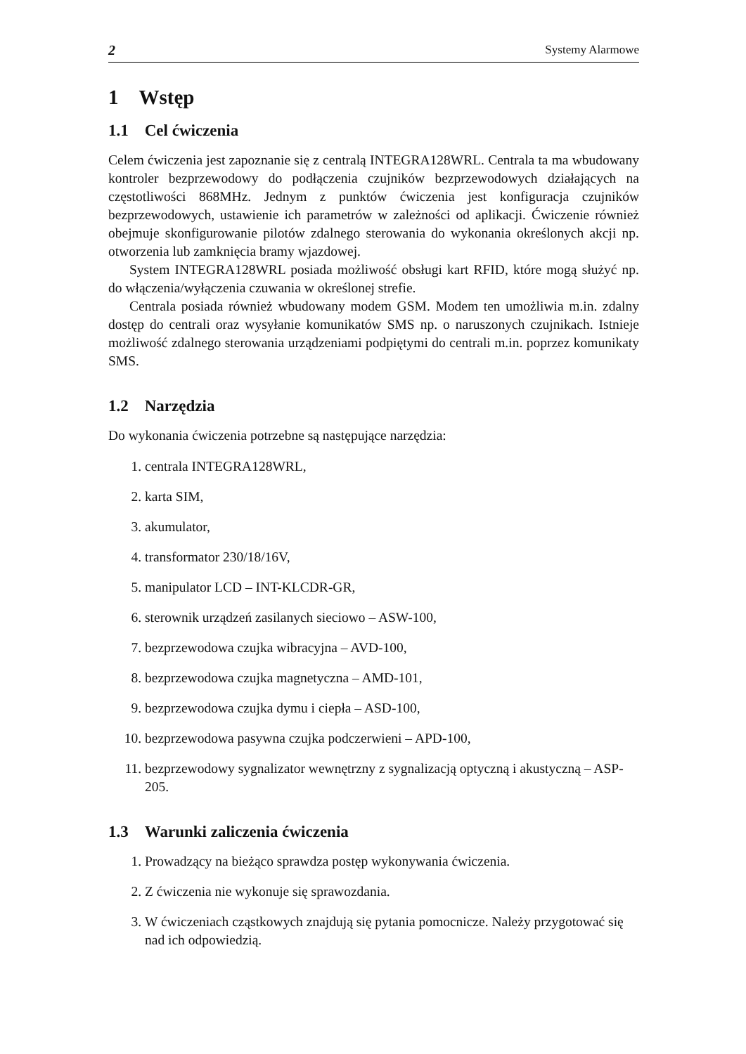2 Systemy Alarmowe
1 Wstęp
1.1 Cel ćwiczenia
Celem ćwiczenia jest zapoznanie się z centralą INTEGRA128WRL. Centrala ta ma wbudowany kontroler bezprzewodowy do podłączenia czujników bezprzewodowych działających na częstotliwości 868MHz. Jednym z punktów ćwiczenia jest konfiguracja czujników bezprzewodowych, ustawienie ich parametrów w zależności od aplikacji. Ćwiczenie również obejmuje skonfigurowanie pilotów zdalnego sterowania do wykonania określonych akcji np. otworzenia lub zamknięcia bramy wjazdowej.
System INTEGRA128WRL posiada możliwość obsługi kart RFID, które mogą służyć np. do włączenia/wyłączenia czuwania w określonej strefie.
Centrala posiada również wbudowany modem GSM. Modem ten umożliwia m.in. zdalny dostęp do centrali oraz wysyłanie komunikatów SMS np. o naruszonych czujnikach. Istnieje możliwość zdalnego sterowania urządzeniami podpiętymi do centrali m.in. poprzez komunikaty SMS.
1.2 Narzędzia
Do wykonania ćwiczenia potrzebne są następujące narzędzia:
1. centrala INTEGRA128WRL,
2. karta SIM,
3. akumulator,
4. transformator 230/18/16V,
5. manipulator LCD – INT-KLCDR-GR,
6. sterownik urządzeń zasilanych sieciowo – ASW-100,
7. bezprzewodowa czujka wibracyjna – AVD-100,
8. bezprzewodowa czujka magnetyczna – AMD-101,
9. bezprzewodowa czujka dymu i ciepła – ASD-100,
10. bezprzewodowa pasywna czujka podczerwieni – APD-100,
11. bezprzewodowy sygnalizator wewnętrzny z sygnalizacją optyczną i akustyczną – ASP-205.
1.3 Warunki zaliczenia ćwiczenia
1. Prowadzący na bieżąco sprawdza postęp wykonywania ćwiczenia.
2. Z ćwiczenia nie wykonuje się sprawozdania.
3. W ćwiczeniach cząstkowych znajdują się pytania pomocnicze. Należy przygotować się nad ich odpowiedzią.